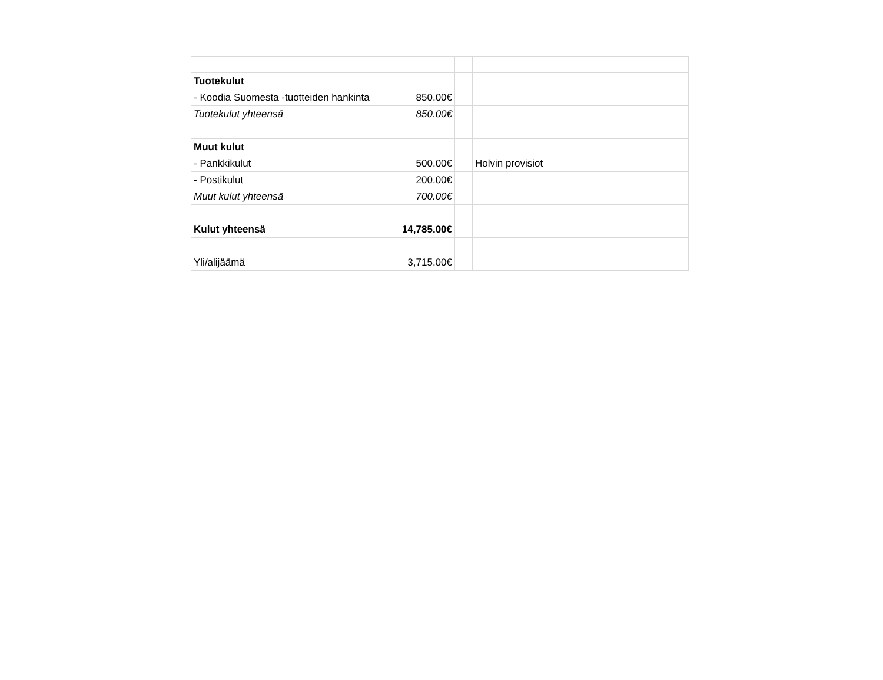| Tuotekulut | | | |
| - Koodia Suomesta -tuotteiden hankinta | 850.00€ | | |
| Tuotekulut yhteensä | 850.00€ | | |
| Muut kulut | | | |
| - Pankkikulut | 500.00€ | | Holvin provisiot |
| - Postikulut | 200.00€ | | |
| Muut kulut yhteensä | 700.00€ | | |
| Kulut yhteensä | 14,785.00€ | | |
| Yli/alijäämä | 3,715.00€ | | |